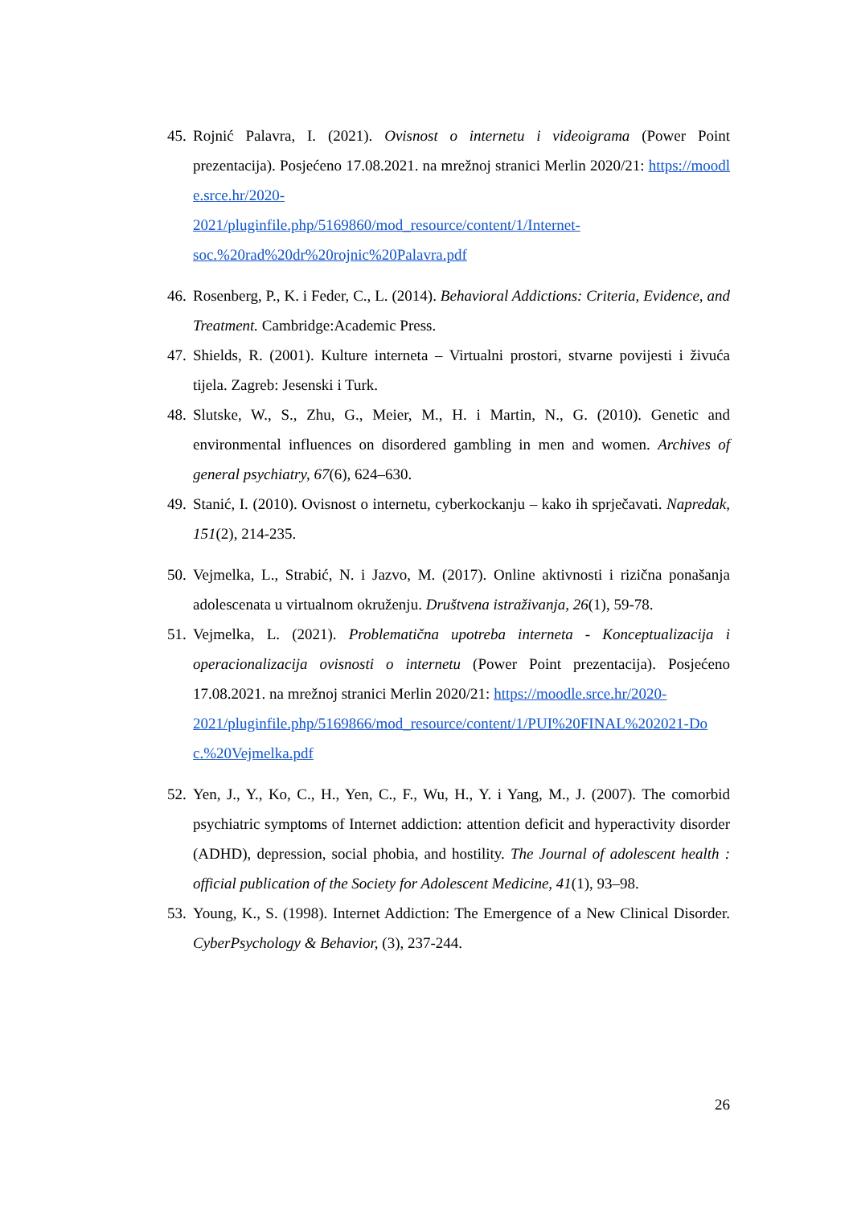45. Rojnić Palavra, I. (2021). Ovisnost o internetu i videoigrama (Power Point prezentacija). Posjećeno 17.08.2021. na mrežnoj stranici Merlin 2020/21: https://moodle.srce.hr/2020-
2021/pluginfile.php/5169860/mod_resource/content/1/Internet-
soc.%20rad%20dr%20rojnic%20Palavra.pdf
46. Rosenberg, P., K. i Feder, C., L. (2014). Behavioral Addictions: Criteria, Evidence, and Treatment. Cambridge:Academic Press.
47. Shields, R. (2001). Kulture interneta – Virtualni prostori, stvarne povijesti i živuća tijela. Zagreb: Jesenski i Turk.
48. Slutske, W., S., Zhu, G., Meier, M., H. i Martin, N., G. (2010). Genetic and environmental influences on disordered gambling in men and women. Archives of general psychiatry, 67(6), 624–630.
49. Stanić, I. (2010). Ovisnost o internetu, cyberkockanju – kako ih sprječavati. Napredak, 151(2), 214-235.
50. Vejmelka, L., Strabić, N. i Jazvo, M. (2017). Online aktivnosti i rizična ponašanja adolescenata u virtualnom okruženju. Društvena istraživanja, 26(1), 59-78.
51. Vejmelka, L. (2021). Problematična upotreba interneta - Konceptualizacija i operacionalizacija ovisnosti o internetu (Power Point prezentacija). Posjećeno 17.08.2021. na mrežnoj stranici Merlin 2020/21: https://moodle.srce.hr/2020-
2021/pluginfile.php/5169866/mod_resource/content/1/PUI%20FINAL%202021-Doc.%20Vejmelka.pdf
52. Yen, J., Y., Ko, C., H., Yen, C., F., Wu, H., Y. i Yang, M., J. (2007). The comorbid psychiatric symptoms of Internet addiction: attention deficit and hyperactivity disorder (ADHD), depression, social phobia, and hostility. The Journal of adolescent health : official publication of the Society for Adolescent Medicine, 41(1), 93–98.
53. Young, K., S. (1998). Internet Addiction: The Emergence of a New Clinical Disorder. CyberPsychology & Behavior, (3), 237-244.
26